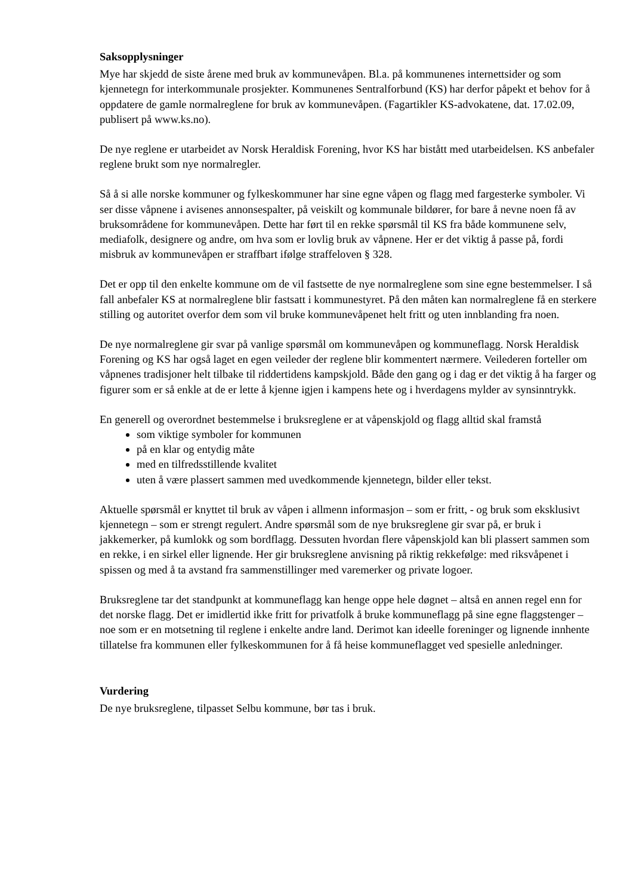Saksopplysninger
Mye har skjedd de siste årene med bruk av kommunevåpen. Bl.a. på kommunenes internettsider og som kjennetegn for interkommunale prosjekter. Kommunenes Sentralforbund (KS) har derfor påpekt et behov for å oppdatere de gamle normalreglene for bruk av kommunevåpen. (Fagartikler KS-advokatene, dat. 17.02.09, publisert på www.ks.no).
De nye reglene er utarbeidet av Norsk Heraldisk Forening, hvor KS har bistått med utarbeidelsen. KS anbefaler reglene brukt som nye normalregler.
Så å si alle norske kommuner og fylkeskommuner har sine egne våpen og flagg med fargesterke symboler. Vi ser disse våpnene i avisenes annonsespalter, på veiskilt og kommunale bildører, for bare å nevne noen få av bruksområdene for kommunevåpen. Dette har ført til en rekke spørsmål til KS fra både kommunene selv, mediafolk, designere og andre, om hva som er lovlig bruk av våpnene. Her er det viktig å passe på, fordi misbruk av kommunevåpen er straffbart ifølge straffeloven § 328.
Det er opp til den enkelte kommune om de vil fastsette de nye normalreglene som sine egne bestemmelser. I så fall anbefaler KS at normalreglene blir fastsatt i kommunestyret. På den måten kan normalreglene få en sterkere stilling og autoritet overfor dem som vil bruke kommunevåpenet helt fritt og uten innblanding fra noen.
De nye normalreglene gir svar på vanlige spørsmål om kommunevåpen og kommuneflagg. Norsk Heraldisk Forening og KS har også laget en egen veileder der reglene blir kommentert nærmere. Veilederen forteller om våpnenes tradisjoner helt tilbake til riddertidens kampskjold. Både den gang og i dag er det viktig å ha farger og figurer som er så enkle at de er lette å kjenne igjen i kampens hete og i hverdagens mylder av synsinntrykk.
En generell og overordnet bestemmelse i bruksreglene er at våpenskjold og flagg alltid skal framstå
som viktige symboler for kommunen
på en klar og entydig måte
med en tilfredsstillende kvalitet
uten å være plassert sammen med uvedkommende kjennetegn, bilder eller tekst.
Aktuelle spørsmål er knyttet til bruk av våpen i allmenn informasjon – som er fritt, - og bruk som eksklusivt kjennetegn – som er strengt regulert. Andre spørsmål som de nye bruksreglene gir svar på, er bruk i jakkemerker, på kumlokk og som bordflagg. Dessuten hvordan flere våpenskjold kan bli plassert sammen som en rekke, i en sirkel eller lignende. Her gir bruksreglene anvisning på riktig rekkefølge: med riksvåpenet i spissen og med å ta avstand fra sammenstillinger med varemerker og private logoer.
Bruksreglene tar det standpunkt at kommuneflagg kan henge oppe hele døgnet – altså en annen regel enn for det norske flagg. Det er imidlertid ikke fritt for privatfolk å bruke kommuneflagg på sine egne flaggstenger – noe som er en motsetning til reglene i enkelte andre land. Derimot kan ideelle foreninger og lignende innhente tillatelse fra kommunen eller fylkeskommunen for å få heise kommuneflagget ved spesielle anledninger.
Vurdering
De nye bruksreglene, tilpasset Selbu kommune, bør tas i bruk.